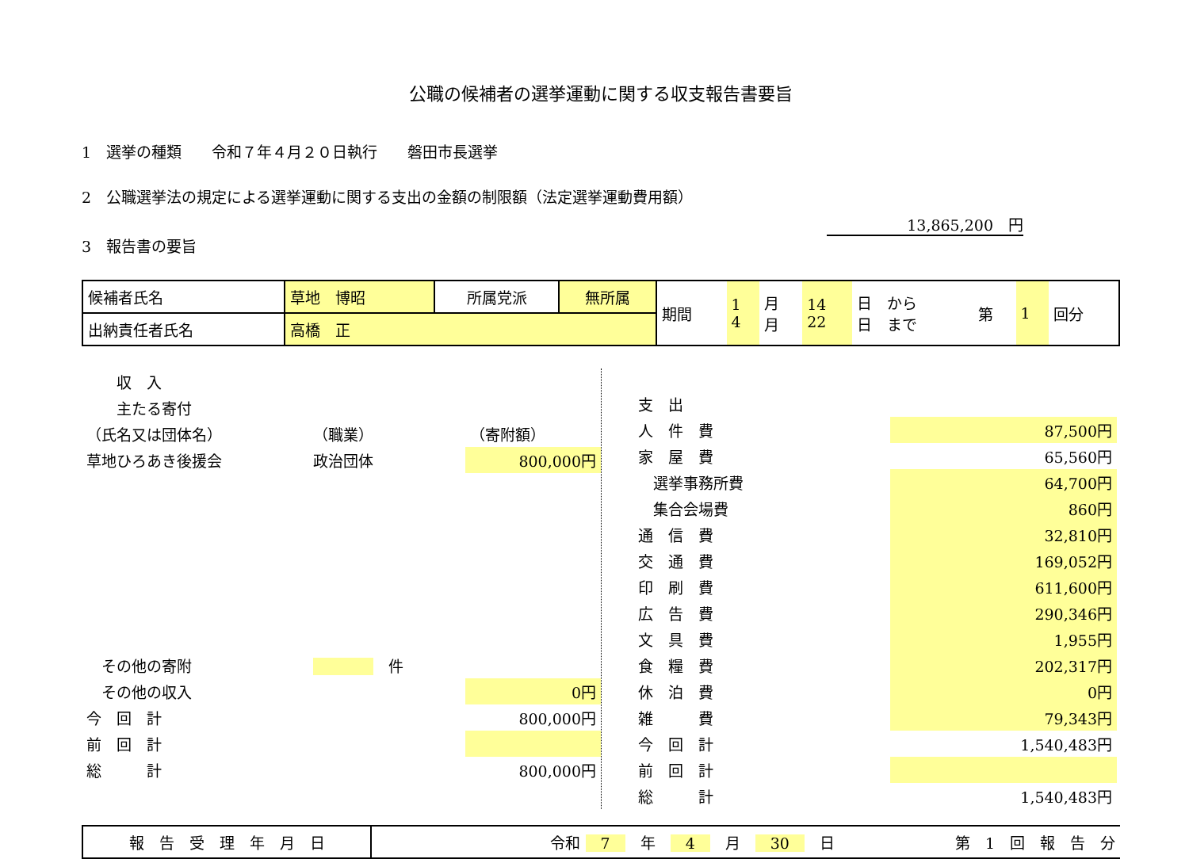公職の候補者の選挙運動に関する収支報告書要旨
1　選挙の種類　　令和７年４月２０日執行　　磐田市長選挙
2　公職選挙法の規定による選挙運動に関する支出の金額の制限額（法定選挙運動費用額）
13,865,200　円　
3　報告書の要旨
| 候補者氏名 | 草地 博昭 | 所属党派 | 無所属 | 期間 | 1 4 | 月 月 | 14 22 | 日 から 日 まで | 第 | 1 | 回分 |
| 出納責任者氏名 | 高橋 正 | | | | | | | | | | |
| 収 入 | | |
| 主たる寄付 | | |
| （氏名又は団体名） | （職業） | （寄附額） |
| 草地ひろあき後援会 | 政治団体 | 800,000円 |
| その他の寄附 | 件 | |
| その他の収入 | | 0円 |
| 今 回 計 | | 800,000円 |
| 前 回 計 | | |
| 総 計 | | 800,000円 |
| 支 出 | |
| 人 件 費 | 87,500円 |
| 家 屋 費 | 65,560円 |
| 選挙事務所費 | 64,700円 |
| 集合会場費 | 860円 |
| 通 信 費 | 32,810円 |
| 交 通 費 | 169,052円 |
| 印 刷 費 | 611,600円 |
| 広 告 費 | 290,346円 |
| 文 具 費 | 1,955円 |
| 食 糧 費 | 202,317円 |
| 休 泊 費 | 0円 |
| 雑 費 | 79,343円 |
| 今 回 計 | 1,540,483円 |
| 前 回 計 | |
| 総 計 | 1,540,483円 |
| 報 告 受 理 年 月 日 | 令和 7 年 4 月 30 日 第 1 回 報 告 分 |